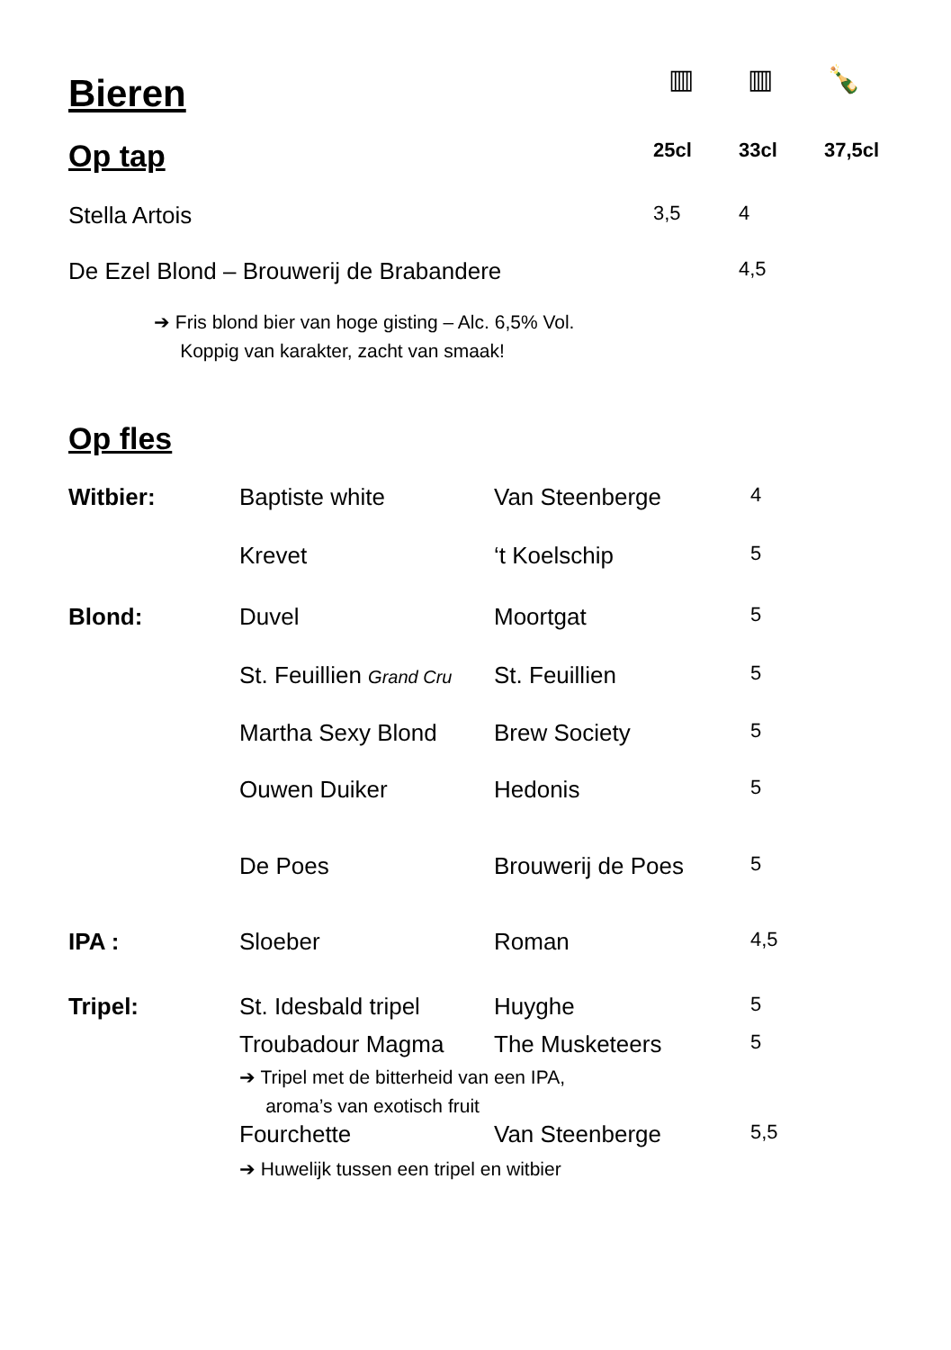Bieren
▥ ▥ 🍾
| Op tap | 25cl | 33cl | 37,5cl |
| Stella Artois | 3,5 | 4 | |
| De Ezel Blond – Brouwerij de Brabandere | | 4,5 | |
➔ Fris blond bier van hoge gisting – Alc. 6,5% Vol.
Koppig van karakter, zacht van smaak!
Op fles
| Witbier: | Baptiste white | Van Steenberge | 4 |
| | Krevet | ‘t Koelschip | 5 |
| Blond: | Duvel | Moortgat | 5 |
| | St. Feuillien Grand Cru | St. Feuillien | 5 |
| | Martha Sexy Blond | Brew Society | 5 |
| | Ouwen Duiker | Hedonis | 5 |
| | De Poes | Brouwerij de Poes | 5 |
| IPA : | Sloeber | Roman | 4,5 |
| Tripel: | St. Idesbald tripel | Huyghe | 5 |
| | Troubadour Magma | The Musketeers | 5 |
| | ➔ Tripel met de bitterheid van een IPA, aroma’s van exotisch fruit | | |
| | Fourchette | Van Steenberge | 5,5 |
| | ➔ Huwelijk tussen een tripel en witbier | | |